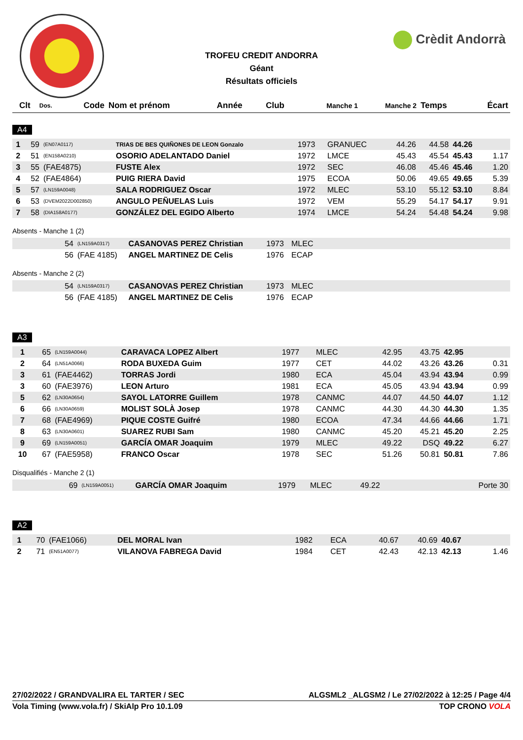TROFEU CREDIT ANDORRA
Géant
Résultats officiels
Crèdit Andorrà
| Clt | Dos. | Code | Nom et prénom | Année | Club | Manche 1 | Manche 2 | Temps | Écart |
| --- | --- | --- | --- | --- | --- | --- | --- | --- | --- |
A4
| 1 | 59 | (EN07A0117) | TRIAS DE BES QUIÑONES DE LEON Gonzalo | 1973 | GRANUEC | 44.26 | 44.58 | 44.26 | |
| 2 | 51 | (EN158A0210) | OSORIO ADELANTADO Daniel | 1972 | LMCE | 45.43 | 45.54 | 45.43 | 1.17 |
| 3 | 55 | (FAE4875) | FUSTE Alex | 1972 | SEC | 46.08 | 45.46 | 45.46 | 1.20 |
| 4 | 52 | (FAE4864) | PUIG RIERA David | 1975 | ECOA | 50.06 | 49.65 | 49.65 | 5.39 |
| 5 | 57 | (LN159A0048) | SALA RODRIGUEZ Oscar | 1972 | MLEC | 53.10 | 55.12 | 53.10 | 8.84 |
| 6 | 53 | (DVEM2022D002850) | ANGULO PEÑUELAS Luis | 1972 | VEM | 55.29 | 54.17 | 54.17 | 9.91 |
| 7 | 58 | (DIA158A0177) | GONZÁLEZ DEL EGIDO Alberto | 1974 | LMCE | 54.24 | 54.48 | 54.24 | 9.98 |
Absents - Manche 1 (2)
| | 54 | (LN159A0317) | CASANOVAS PEREZ Christian | 1973 | MLEC |
| | 56 | (FAE 4185) | ANGEL MARTINEZ DE Celis | 1976 | ECAP |
Absents - Manche 2 (2)
| | 54 | (LN159A0317) | CASANOVAS PEREZ Christian | 1973 | MLEC |
| | 56 | (FAE 4185) | ANGEL MARTINEZ DE Celis | 1976 | ECAP |
A3
| 1 | 65 | (LN159A0044) | CARAVACA LOPEZ Albert | 1977 | MLEC | 42.95 | 43.75 | 42.95 | |
| 2 | 64 | (LN51A0066) | RODA BUXEDA Guim | 1977 | CET | 44.02 | 43.26 | 43.26 | 0.31 |
| 3 | 61 | (FAE4462) | TORRAS Jordi | 1980 | ECA | 45.04 | 43.94 | 43.94 | 0.99 |
| 3 | 60 | (FAE3976) | LEON Arturo | 1981 | ECA | 45.05 | 43.94 | 43.94 | 0.99 |
| 5 | 62 | (LN30A0654) | SAYOL LATORRE Guillem | 1978 | CANMC | 44.07 | 44.50 | 44.07 | 1.12 |
| 6 | 66 | (LN30A0659) | MOLIST SOLÀ Josep | 1978 | CANMC | 44.30 | 44.30 | 44.30 | 1.35 |
| 7 | 68 | (FAE4969) | PIQUE COSTE Guifré | 1980 | ECOA | 47.34 | 44.66 | 44.66 | 1.71 |
| 8 | 63 | (LN30A0601) | SUAREZ RUBI Sam | 1980 | CANMC | 45.20 | 45.21 | 45.20 | 2.25 |
| 9 | 69 | (LN159A0051) | GARCÍA OMAR Joaquim | 1979 | MLEC | 49.22 | DSQ | 49.22 | 6.27 |
| 10 | 67 | (FAE5958) | FRANCO Oscar | 1978 | SEC | 51.26 | 50.81 | 50.81 | 7.86 |
Disqualifiés - Manche 2 (1)
| | 69 | (LN159A0051) | GARCÍA OMAR Joaquim | 1979 | MLEC | 49.22 | | Porte 30 |
A2
| 1 | 70 | (FAE1066) | DEL MORAL Ivan | 1982 | ECA | 40.67 | 40.69 | 40.67 | |
| 2 | 71 | (EN51A0077) | VILANOVA FABREGA David | 1984 | CET | 42.43 | 42.13 | 42.13 | 1.46 |
27/02/2022 / GRANDVALIRA EL TARTER / SEC ALGSML2 _ALGSM2 / Le 27/02/2022 à 12:25 / Page 4/4
Vola Timing (www.vola.fr) / SkiAlp Pro 10.1.09 TOP CRONO VOLA